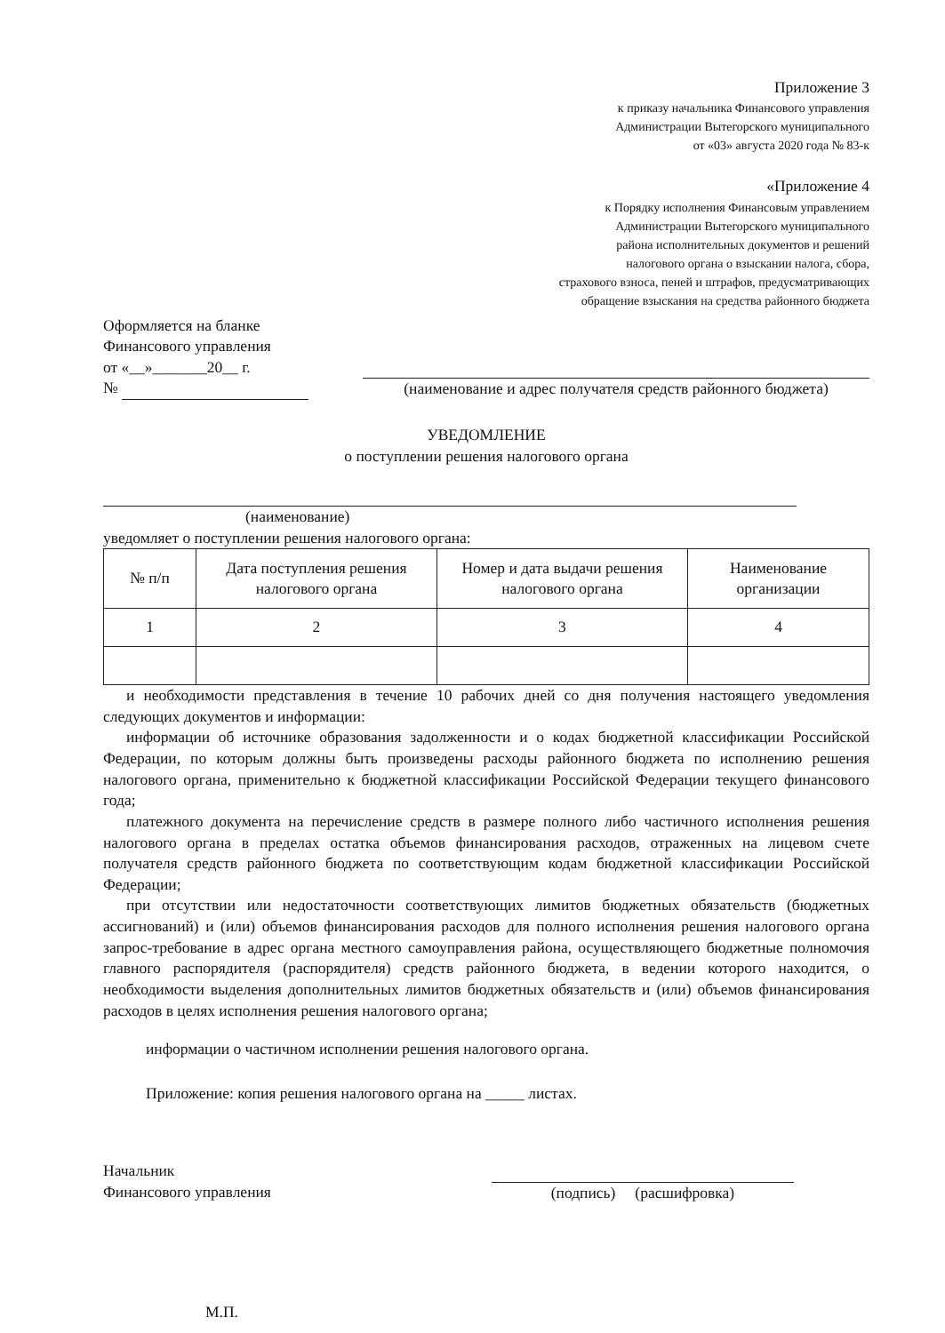Приложение 3
к приказу начальника Финансового управления
Администрации Вытегорского муниципального
от «03» августа 2020 года № 83-к
«Приложение 4
к Порядку исполнения Финансовым управлением
Администрации Вытегорского муниципального
района исполнительных документов и решений
налогового органа о взыскании налога, сбора,
страхового взноса, пеней и штрафов, предусматривающих
обращение взыскания на средства районного бюджета
Оформляется на бланке
Финансового управления
от «__»_______20__ г.
№
(наименование и адрес получателя средств районного бюджета)
УВЕДОМЛЕНИЕ
о поступлении решения налогового органа
(наименование)
уведомляет о поступлении решения налогового органа:
| № п/п | Дата поступления решения налогового органа | Номер и дата выдачи решения налогового органа | Наименование организации |
| --- | --- | --- | --- |
| 1 | 2 | 3 | 4 |
и необходимости представления в течение 10 рабочих дней со дня получения настоящего уведомления следующих документов и информации:
информации об источнике образования задолженности и о кодах бюджетной классификации Российской Федерации, по которым должны быть произведены расходы районного бюджета по исполнению решения налогового органа, применительно к бюджетной классификации Российской Федерации текущего финансового года;
платежного документа на перечисление средств в размере полного либо частичного исполнения решения налогового органа в пределах остатка объемов финансирования расходов, отраженных на лицевом счете получателя средств районного бюджета по соответствующим кодам бюджетной классификации Российской Федерации;
при отсутствии или недостаточности соответствующих лимитов бюджетных обязательств (бюджетных ассигнований) и (или) объемов финансирования расходов для полного исполнения решения налогового органа запрос-требование в адрес органа местного самоуправления района, осуществляющего бюджетные полномочия главного распорядителя (распорядителя) средств районного бюджета, в ведении которого находится, о необходимости выделения дополнительных лимитов бюджетных обязательств и (или) объемов финансирования расходов в целях исполнения решения налогового органа;
информации о частичном исполнении решения налогового органа.
Приложение: копия решения налогового органа на _____ листах.
Начальник
Финансового управления
(подпись) (расшифровка)
М.П.